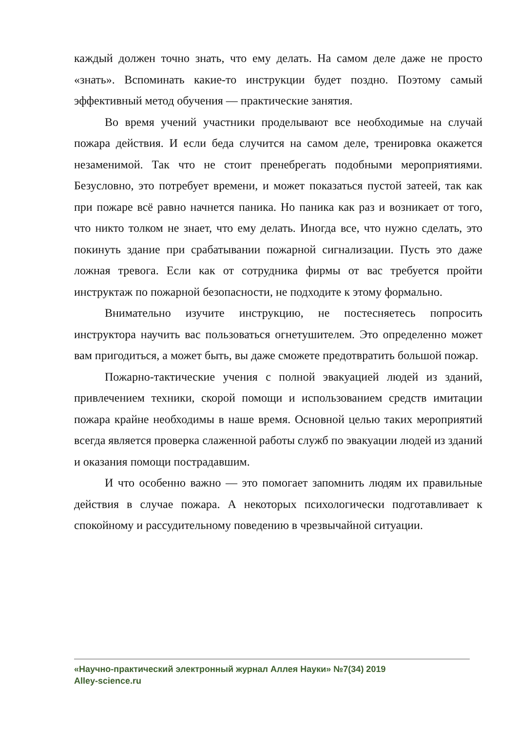каждый должен точно знать, что ему делать. На самом деле даже не просто «знать». Вспоминать какие-то инструкции будет поздно. Поэтому самый эффективный метод обучения — практические занятия.
Во время учений участники проделывают все необходимые на случай пожара действия. И если беда случится на самом деле, тренировка окажется незаменимой. Так что не стоит пренебрегать подобными мероприятиями. Безусловно, это потребует времени, и может показаться пустой затеей, так как при пожаре всё равно начнется паника. Но паника как раз и возникает от того, что никто толком не знает, что ему делать. Иногда все, что нужно сделать, это покинуть здание при срабатывании пожарной сигнализации. Пусть это даже ложная тревога. Если как от сотрудника фирмы от вас требуется пройти инструктаж по пожарной безопасности, не подходите к этому формально.
Внимательно изучите инструкцию, не постесняетесь попросить инструктора научить вас пользоваться огнетушителем. Это определенно может вам пригодиться, а может быть, вы даже сможете предотвратить большой пожар.
Пожарно-тактические учения с полной эвакуацией людей из зданий, привлечением техники, скорой помощи и использованием средств имитации пожара крайне необходимы в наше время. Основной целью таких мероприятий всегда является проверка слаженной работы служб по эвакуации людей из зданий и оказания помощи пострадавшим.
И что особенно важно — это помогает запомнить людям их правильные действия в случае пожара. А некоторых психологически подготавливает к спокойному и рассудительному поведению в чрезвычайной ситуации.
«Научно-практический электронный журнал Аллея Науки» №7(34) 2019
Alley-science.ru